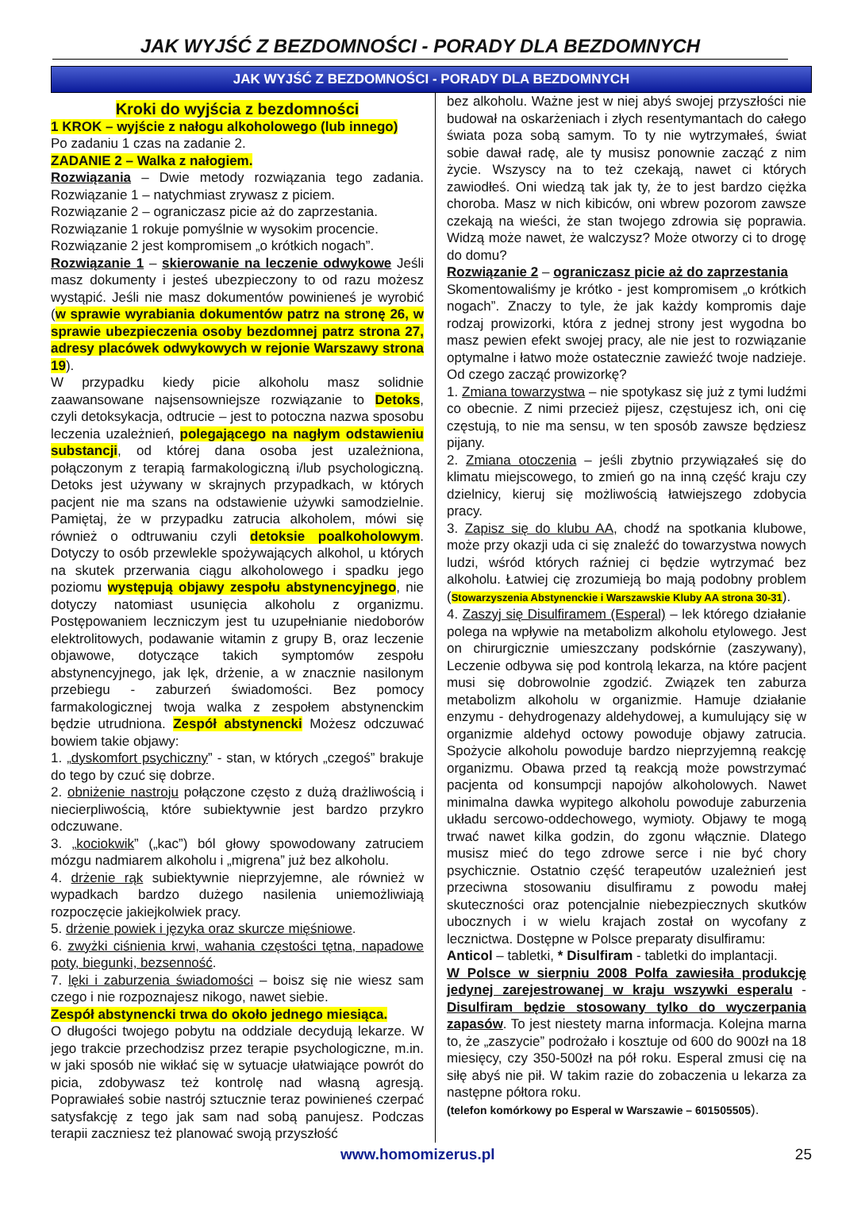JAK WYJŚĆ Z BEZDOMNOŚCI - PORADY DLA BEZDOMNYCH
JAK WYJŚĆ Z BEZDOMNOŚCI - PORADY DLA BEZDOMNYCH
Kroki do wyjścia z bezdomności
1 KROK – wyjście z nałogu alkoholowego (lub innego)
Po zadaniu 1 czas na zadanie 2.
ZADANIE 2 – Walka z nałogiem.
Rozwiązania – Dwie metody rozwiązania tego zadania. Rozwiązanie 1 – natychmiast zrywasz z piciem.
Rozwiązanie 2 – ograniczasz picie aż do zaprzestania.
Rozwiązanie 1 rokuje pomyślnie w wysokim procencie.
Rozwiązanie 2 jest kompromisem „o krótkich nogach”.
Rozwiązanie 1 – skierowanie na leczenie odwykowe Jeśli masz dokumenty i jesteś ubezpieczony to od razu możesz wystąpić. Jeśli nie masz dokumentów powinieneś je wyrobić (w sprawie wyrabiania dokumentów patrz na stronę 26, w sprawie ubezpieczenia osoby bezdomnej patrz strona 27, adresy placówek odwykowych w rejonie Warszawy strona 19).
W przypadku kiedy picie alkoholu masz solidnie zaawansowane najsensowniejsze rozwiązanie to Detoks, czyli detoksykacja, odtrucie – jest to potoczna nazwa sposobu leczenia uzależnień, polegającego na nagłym odstawieniu substancji, od której dana osoba jest uzależniona, połączonym z terapią farmakologiczną i/lub psychologiczną. Detoks jest używany w skrajnych przypadkach, w których pacjent nie ma szans na odstawienie używki samodzielnie. Pamiętaj, że w przypadku zatrucia alkoholem, mówi się również o odtruwaniu czyli detoksie poalkoholowym. Dotyczy to osób przewlekle spożywających alkohol, u których na skutek przerwania ciągu alkoholowego i spadku jego poziomu występują objawy zespołu abstynencyjnego, nie dotyczy natomiast usunięcia alkoholu z organizmu. Postępowaniem leczniczym jest tu uzupełnianie niedoborów elektrolitowych, podawanie witamin z grupy B, oraz leczenie objawowe, dotyczące takich symptomów zespołu abstynencyjnego, jak lęk, drżenie, a w znacznie nasilonym przebiegu - zaburzeń świadomości. Bez pomocy farmakologicznej twoja walka z zespołem abstynenckim będzie utrudniona. Zespół abstynencki Możesz odczuwać bowiem takie objawy:
1. „dyskomfort psychiczny” - stan, w których „czegoś” brakuje do tego by czuć się dobrze.
2. obniżenie nastroju połączone często z dużą drażliwością i niecierpliwością, które subiektywnie jest bardzo przykro odczuwane.
3. „kociokwik” („kac”) ból głowy spowodowany zatruciem mózgu nadmiarem alkoholu i „migrena” już bez alkoholu.
4. drżenie rąk subiektywnie nieprzyjemne, ale również w wypadkach bardzo dużego nasilenia uniemożliwiają rozpoczęcie jakiejkolwiek pracy.
5. drżenie powiek i języka oraz skurcze mięśniowe.
6. zwyżki ciśnienia krwi, wahania częstości tętna, napadowe poty, biegunki, bezsenność.
7. lęki i zaburzenia świadomości – boisz się nie wiesz sam czego i nie rozpoznajesz nikogo, nawet siebie.
Zespół abstynencki trwa do około jednego miesiąca.
O długości twojego pobytu na oddziale decydują lekarze. W jego trakcie przechodzisz przez terapie psychologiczne, m.in. w jaki sposób nie wikłać się w sytuacje ułatwiające powrót do picia, zdobywasz też kontrolę nad własną agresją. Poprawiałeś sobie nastrój sztucznie teraz powinieneś czerpać satysfakcję z tego jak sam nad sobą panujesz. Podczas terapii zaczniesz też planować swoją przyszłość
bez alkoholu. Ważne jest w niej abyś swojej przyszłości nie budował na oskarżeniach i złych resentymantach do całego świata poza sobą samym. To ty nie wytrzymałeś, świat sobie dawał radę, ale ty musisz ponownie zacząć z nim życie. Wszyscy na to też czekają, nawet ci których zawiodłeś. Oni wiedzą tak jak ty, że to jest bardzo ciężka choroba. Masz w nich kibiców, oni wbrew pozorom zawsze czekają na wieści, że stan twojego zdrowia się poprawia. Widzą może nawet, że walczysz? Może otworzy ci to drogę do domu?
Rozwiązanie 2 – ograniczasz picie aż do zaprzestania
Skomentowaliśmy je krótko - jest kompromisem „o krótkich nogach”. Znaczy to tyle, że jak każdy kompromis daje rodzaj prowizorki, która z jednej strony jest wygodna bo masz pewien efekt swojej pracy, ale nie jest to rozwiązanie optymalne i łatwo może ostatecznie zawieźć twoje nadzieje. Od czego zacząć prowizorkę?
1. Zmiana towarzystwa – nie spotykasz się już z tymi ludźmi co obecnie. Z nimi przecież pijesz, częstujesz ich, oni cię częstują, to nie ma sensu, w ten sposób zawsze będziesz pijany.
2. Zmiana otoczenia – jeśli zbytnio przywiązałeś się do klimatu miejscowego, to zmień go na inną część kraju czy dzielnicy, kieruj się możliwością łatwiejszego zdobycia pracy.
3. Zapisz się do klubu AA, chodź na spotkania klubowe, może przy okazji uda ci się znaleźć do towarzystwa nowych ludzi, wśród których raźniej ci będzie wytrzymać bez alkoholu. Łatwiej cię zrozumieją bo mają podobny problem (Stowarzyszenia Abstynenckie i Warszawskie Kluby AA strona 30-31).
4. Zaszyj się Disulfiramem (Esperal) – lek którego działanie polega na wpływie na metabolizm alkoholu etylowego. Jest on chirurgicznie umieszczany podskórnie (zaszywany), Leczenie odbywa się pod kontrolą lekarza, na które pacjent musi się dobrowolnie zgodzić. Związek ten zaburza metabolizm alkoholu w organizmie. Hamuje działanie enzymu - dehydrogenazy aldehydowej, a kumulujący się w organizmie aldehyd octowy powoduje objawy zatrucia. Spożycie alkoholu powoduje bardzo nieprzyjemną reakcję organizmu. Obawa przed tą reakcją może powstrzymać pacjenta od konsumpcji napojów alkoholowych. Nawet minimalna dawka wypitego alkoholu powoduje zaburzenia układu sercowo-oddechowego, wymioty. Objawy te mogą trwać nawet kilka godzin, do zgonu włącznie. Dlatego musisz mieć do tego zdrowe serce i nie być chory psychicznie. Ostatnio część terapeutów uzależnień jest przeciwna stosowaniu disulfiramu z powodu małej skuteczności oraz potencjalnie niebezpiecznych skutków ubocznych i w wielu krajach został on wycofany z lecznictwa. Dostępne w Polsce preparaty disulfiramu:
Anticol – tabletki, * Disulfiram - tabletki do implantacji.
W Polsce w sierpniu 2008 Polfa zawiesiła produkcję jedynej zarejestrowanej w kraju wszywki esperalu - Disulfiram będzie stosowany tylko do wyczerpania zapasów. To jest niestety marna informacja. Kolejna marna to, że „zaszycie” podrożało i kosztuje od 600 do 900zł na 18 miesięcy, czy 350-500zł na pół roku. Esperal zmusi cię na siłę abyś nie pił. W takim razie do zobaczenia u lekarza za następne półtora roku.
(telefon komórkowy po Esperal w Warszawie – 601505505).
www.homomizerus.pl 25